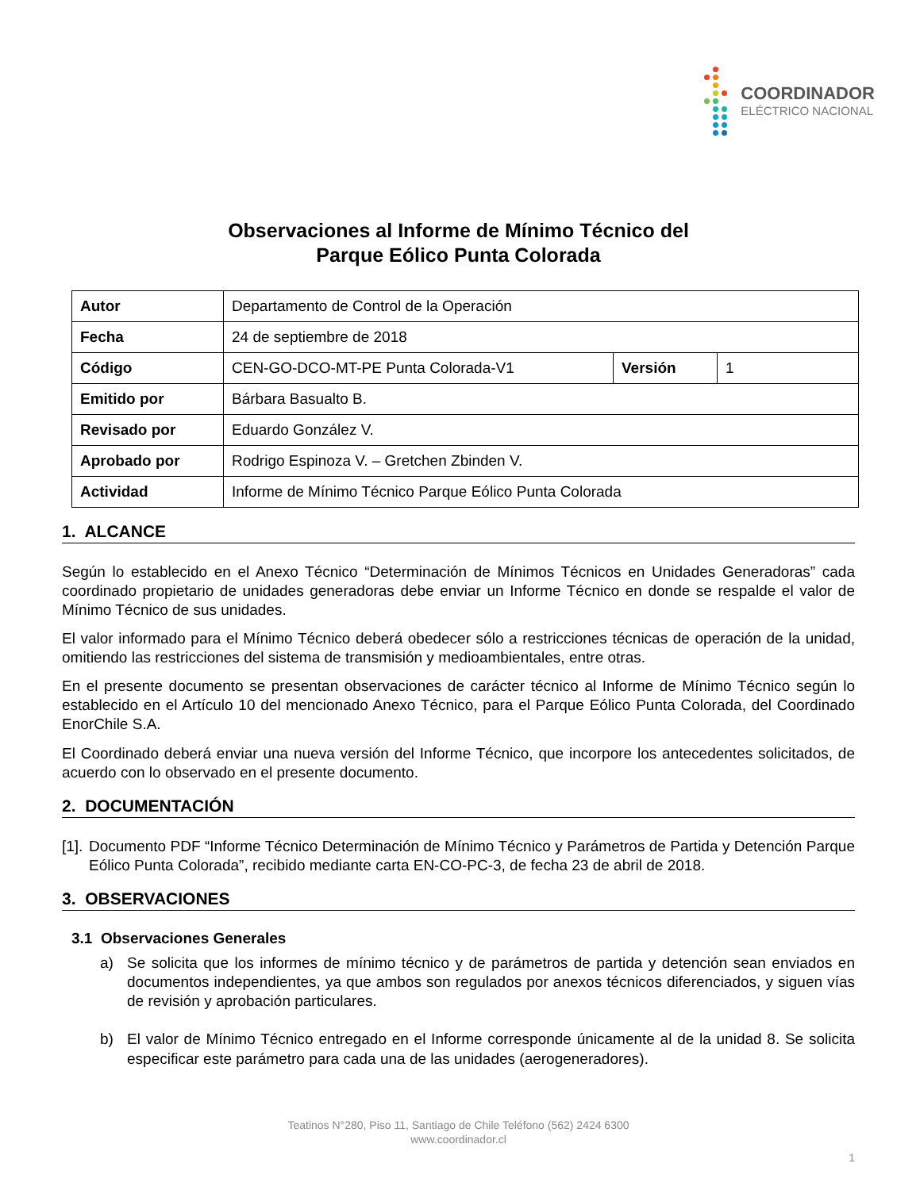COORDINADOR
ELÉCTRICO NACIONAL
Observaciones al Informe de Mínimo Técnico del
Parque Eólico Punta Colorada
| Autor | Departamento de Control de la Operación | | |
| Fecha | 24 de septiembre de 2018 | | |
| Código | CEN-GO-DCO-MT-PE Punta Colorada-V1 | Versión | 1 |
| Emitido por | Bárbara Basualto B. | | |
| Revisado por | Eduardo González V. | | |
| Aprobado por | Rodrigo Espinoza V. – Gretchen Zbinden V. | | |
| Actividad | Informe de Mínimo Técnico Parque Eólico Punta Colorada | | |
1. ALCANCE
Según lo establecido en el Anexo Técnico “Determinación de Mínimos Técnicos en Unidades Generadoras” cada coordinado propietario de unidades generadoras debe enviar un Informe Técnico en donde se respalde el valor de Mínimo Técnico de sus unidades.
El valor informado para el Mínimo Técnico deberá obedecer sólo a restricciones técnicas de operación de la unidad, omitiendo las restricciones del sistema de transmisión y medioambientales, entre otras.
En el presente documento se presentan observaciones de carácter técnico al Informe de Mínimo Técnico según lo establecido en el Artículo 10 del mencionado Anexo Técnico, para el Parque Eólico Punta Colorada, del Coordinado EnorChile S.A.
El Coordinado deberá enviar una nueva versión del Informe Técnico, que incorpore los antecedentes solicitados, de acuerdo con lo observado en el presente documento.
2. DOCUMENTACIÓN
[1]. Documento PDF “Informe Técnico Determinación de Mínimo Técnico y Parámetros de Partida y Detención Parque Eólico Punta Colorada”, recibido mediante carta EN-CO-PC-3, de fecha 23 de abril de 2018.
3. OBSERVACIONES
3.1 Observaciones Generales
a) Se solicita que los informes de mínimo técnico y de parámetros de partida y detención sean enviados en documentos independientes, ya que ambos son regulados por anexos técnicos diferenciados, y siguen vías de revisión y aprobación particulares.
b) El valor de Mínimo Técnico entregado en el Informe corresponde únicamente al de la unidad 8. Se solicita especificar este parámetro para cada una de las unidades (aerogeneradores).
Teatinos N°280, Piso 11, Santiago de Chile Teléfono (562) 2424 6300
www.coordinador.cl
1